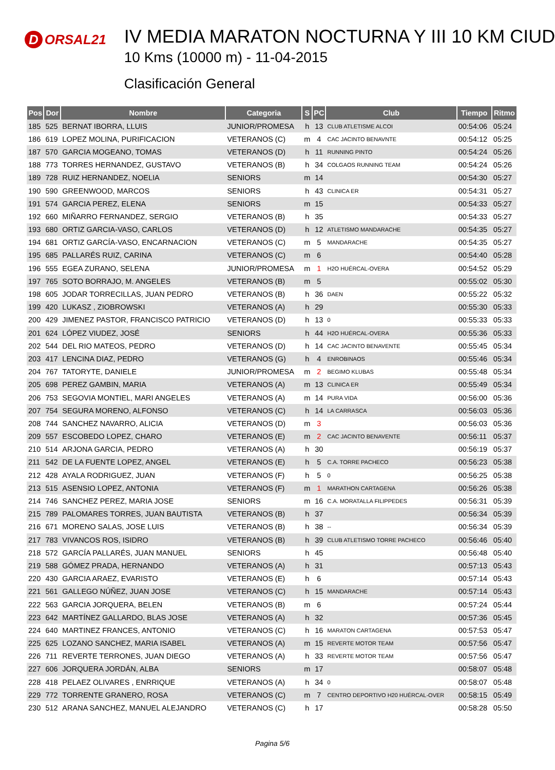D ORSAL21
IV MEDIA MARATON NOCTURNA Y III 10 KM CIUD
10 Kms (10000 m) - 11-04-2015
Clasificación General
| Pos | Dor | Nombre | Categoria | S | PC | Club | Tiempo | Ritmo |
| --- | --- | --- | --- | --- | --- | --- | --- | --- |
| 185 | 525 | BERNAT IBORRA, LLUIS | JUNIOR/PROMESA | h | 13 | CLUB ATLETISME ALCOI | 00:54:06 | 05:24 |
| 186 | 619 | LOPEZ MOLINA, PURIFICACION | VETERANOS (C) | m | 4 | CAC JACINTO BENAVNTE | 00:54:12 | 05:25 |
| 187 | 570 | GARCIA MOGEANO, TOMAS | VETERANOS (D) | h | 11 | RUNNING PINTO | 00:54:24 | 05:26 |
| 188 | 773 | TORRES HERNANDEZ, GUSTAVO | VETERANOS (B) | h | 34 | COLGAOS RUNNING TEAM | 00:54:24 | 05:26 |
| 189 | 728 | RUIZ HERNANDEZ, NOELIA | SENIORS | m | 14 | | 00:54:30 | 05:27 |
| 190 | 590 | GREENWOOD, MARCOS | SENIORS | h | 43 | CLINICA ER | 00:54:31 | 05:27 |
| 191 | 574 | GARCIA PEREZ, ELENA | SENIORS | m | 15 | | 00:54:33 | 05:27 |
| 192 | 660 | MIÑARRO FERNANDEZ, SERGIO | VETERANOS (B) | h | 35 | | 00:54:33 | 05:27 |
| 193 | 680 | ORTIZ GARCIA-VASO, CARLOS | VETERANOS (D) | h | 12 | ATLETISMO MANDARACHE | 00:54:35 | 05:27 |
| 194 | 681 | ORTIZ GARCÍA-VASO, ENCARNACION | VETERANOS (C) | m | 5 | MANDARACHE | 00:54:35 | 05:27 |
| 195 | 685 | PALLARÉS RUIZ, CARINA | VETERANOS (C) | m | 6 | | 00:54:40 | 05:28 |
| 196 | 555 | EGEA ZURANO, SELENA | JUNIOR/PROMESA | m | 1 | H2O HUÉRCAL-OVERA | 00:54:52 | 05:29 |
| 197 | 765 | SOTO BORRAJO, M. ANGELES | VETERANOS (B) | m | 5 | | 00:55:02 | 05:30 |
| 198 | 605 | JODAR TORRECILLAS, JUAN PEDRO | VETERANOS (B) | h | 36 | DAEN | 00:55:22 | 05:32 |
| 199 | 420 | LUKASZ , ZIOBROWSKI | VETERANOS (A) | h | 29 | | 00:55:30 | 05:33 |
| 200 | 429 | JIMENEZ PASTOR, FRANCISCO PATRICIO | VETERANOS (D) | h | 13 | 0 | 00:55:33 | 05:33 |
| 201 | 624 | LÓPEZ VIUDEZ, JOSÉ | SENIORS | h | 44 | H2O HUÉRCAL-OVERA | 00:55:36 | 05:33 |
| 202 | 544 | DEL RIO MATEOS, PEDRO | VETERANOS (D) | h | 14 | CAC JACINTO BENAVENTE | 00:55:45 | 05:34 |
| 203 | 417 | LENCINA DIAZ, PEDRO | VETERANOS (G) | h | 4 | ENROBINAOS | 00:55:46 | 05:34 |
| 204 | 767 | TATORYTE, DANIELE | JUNIOR/PROMESA | m | 2 | BEGIMO KLUBAS | 00:55:48 | 05:34 |
| 205 | 698 | PEREZ GAMBIN, MARIA | VETERANOS (A) | m | 13 | CLINICA ER | 00:55:49 | 05:34 |
| 206 | 753 | SEGOVIA MONTIEL, MARI ANGELES | VETERANOS (A) | m | 14 | PURA VIDA | 00:56:00 | 05:36 |
| 207 | 754 | SEGURA MORENO, ALFONSO | VETERANOS (C) | h | 14 | LA CARRASCA | 00:56:03 | 05:36 |
| 208 | 744 | SANCHEZ NAVARRO, ALICIA | VETERANOS (D) | m | 3 | | 00:56:03 | 05:36 |
| 209 | 557 | ESCOBEDO LOPEZ, CHARO | VETERANOS (E) | m | 2 | CAC JACINTO BENAVENTE | 00:56:11 | 05:37 |
| 210 | 514 | ARJONA GARCIA, PEDRO | VETERANOS (A) | h | 30 | | 00:56:19 | 05:37 |
| 211 | 542 | DE LA FUENTE LOPEZ, ANGEL | VETERANOS (E) | h | 5 | C.A. TORRE PACHECO | 00:56:23 | 05:38 |
| 212 | 428 | AYALA RODRIGUEZ, JUAN | VETERANOS (F) | h | 5 | 0 | 00:56:25 | 05:38 |
| 213 | 515 | ASENSIO LOPEZ, ANTONIA | VETERANOS (F) | m | 1 | MARATHON CARTAGENA | 00:56:26 | 05:38 |
| 214 | 746 | SANCHEZ PEREZ, MARIA JOSE | SENIORS | m | 16 | C.A. MORATALLA FILIPPEDES | 00:56:31 | 05:39 |
| 215 | 789 | PALOMARES TORRES, JUAN BAUTISTA | VETERANOS (B) | h | 37 | | 00:56:34 | 05:39 |
| 216 | 671 | MORENO SALAS, JOSE LUIS | VETERANOS (B) | h | 38 | -- | 00:56:34 | 05:39 |
| 217 | 783 | VIVANCOS ROS, ISIDRO | VETERANOS (B) | h | 39 | CLUB ATLETISMO TORRE PACHECO | 00:56:46 | 05:40 |
| 218 | 572 | GARCÍA PALLARÉS, JUAN MANUEL | SENIORS | h | 45 | | 00:56:48 | 05:40 |
| 219 | 588 | GÓMEZ PRADA, HERNANDO | VETERANOS (A) | h | 31 | | 00:57:13 | 05:43 |
| 220 | 430 | GARCIA ARAEZ, EVARISTO | VETERANOS (E) | h | 6 | | 00:57:14 | 05:43 |
| 221 | 561 | GALLEGO NÚÑEZ, JUAN JOSE | VETERANOS (C) | h | 15 | MANDARACHE | 00:57:14 | 05:43 |
| 222 | 563 | GARCIA JORQUERA, BELEN | VETERANOS (B) | m | 6 | | 00:57:24 | 05:44 |
| 223 | 642 | MARTÍNEZ GALLARDO, BLAS JOSE | VETERANOS (A) | h | 32 | | 00:57:36 | 05:45 |
| 224 | 640 | MARTINEZ FRANCES, ANTONIO | VETERANOS (C) | h | 16 | MARATON CARTAGENA | 00:57:53 | 05:47 |
| 225 | 625 | LOZANO SANCHEZ, MARIA ISABEL | VETERANOS (A) | m | 15 | REVERTE MOTOR TEAM | 00:57:56 | 05:47 |
| 226 | 711 | REVERTE TERRONES, JUAN DIEGO | VETERANOS (A) | h | 33 | REVERTE MOTOR TEAM | 00:57:56 | 05:47 |
| 227 | 606 | JORQUERA JORDÁN, ALBA | SENIORS | m | 17 | | 00:58:07 | 05:48 |
| 228 | 418 | PELAEZ OLIVARES , ENRRIQUE | VETERANOS (A) | h | 34 | 0 | 00:58:07 | 05:48 |
| 229 | 772 | TORRENTE GRANERO, ROSA | VETERANOS (C) | m | 7 | CENTRO DEPORTIVO H20 HUÉRCAL-OVER | 00:58:15 | 05:49 |
| 230 | 512 | ARANA SANCHEZ, MANUEL ALEJANDRO | VETERANOS (C) | h | 17 | | 00:58:28 | 05:50 |
Pagina 5/6